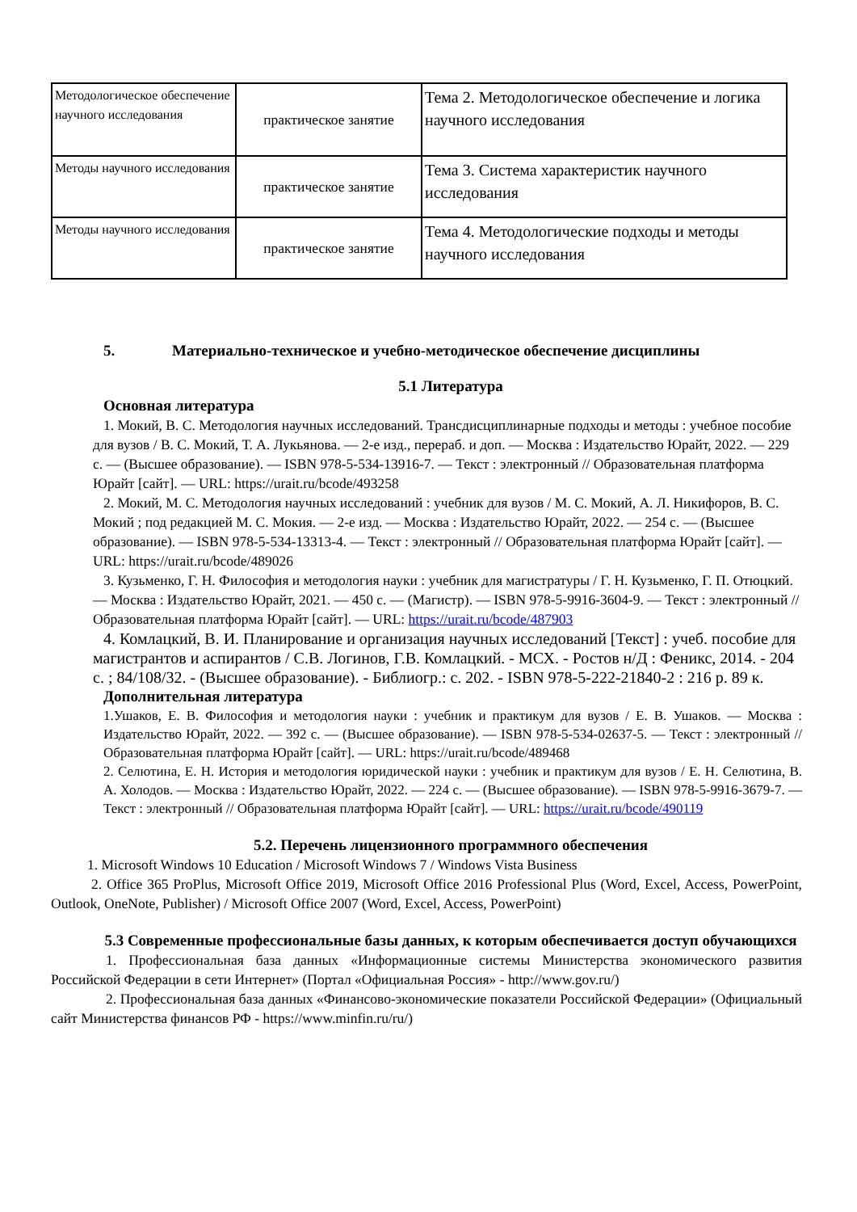| Методологическое обеспечение научного исследования | практическое занятие | Тема 2. Методологическое обеспечение и логика научного исследования |
| Методы научного исследования | практическое занятие | Тема 3. Система характеристик научного исследования |
| Методы научного исследования | практическое занятие | Тема 4. Методологические подходы и методы научного исследования |
5. Материально-техническое и учебно-методическое обеспечение дисциплины
5.1 Литература
Основная литература
1. Мокий, В. С. Методология научных исследований. Трансдисциплинарные подходы и методы : учебное пособие для вузов / В. С. Мокий, Т. А. Лукьянова. — 2-е изд., перераб. и доп. — Москва : Издательство Юрайт, 2022. — 229 с. — (Высшее образование). — ISBN 978-5-534-13916-7. — Текст : электронный // Образовательная платформа Юрайт [сайт]. — URL: https://urait.ru/bcode/493258
2. Мокий, М. С. Методология научных исследований : учебник для вузов / М. С. Мокий, А. Л. Никифоров, В. С. Мокий ; под редакцией М. С. Мокия. — 2-е изд. — Москва : Издательство Юрайт, 2022. — 254 с. — (Высшее образование). — ISBN 978-5-534-13313-4. — Текст : электронный // Образовательная платформа Юрайт [сайт]. — URL: https://urait.ru/bcode/489026
3. Кузьменко, Г. Н. Философия и методология науки : учебник для магистратуры / Г. Н. Кузьменко, Г. П. Отюцкий. — Москва : Издательство Юрайт, 2021. — 450 с. — (Магистр). — ISBN 978-5-9916-3604-9. — Текст : электронный // Образовательная платформа Юрайт [сайт]. — URL: https://urait.ru/bcode/487903
4. Комлацкий, В. И. Планирование и организация научных исследований [Текст] : учеб. пособие для магистрантов и аспирантов / С.В. Логинов, Г.В. Комлацкий. - МСХ. - Ростов н/Д : Феникс, 2014. - 204 с. ; 84/108/32. - (Высшее образование). - Библиогр.: с. 202. - ISBN 978-5-222-21840-2 : 216 р. 89 к.
Дополнительная литература
1.Ушаков, Е. В. Философия и методология науки : учебник и практикум для вузов / Е. В. Ушаков. — Москва : Издательство Юрайт, 2022. — 392 с. — (Высшее образование). — ISBN 978-5-534-02637-5. — Текст : электронный // Образовательная платформа Юрайт [сайт]. — URL: https://urait.ru/bcode/489468
2. Селютина, Е. Н. История и методология юридической науки : учебник и практикум для вузов / Е. Н. Селютина, В. А. Холодов. — Москва : Издательство Юрайт, 2022. — 224 с. — (Высшее образование). — ISBN 978-5-9916-3679-7. — Текст : электронный // Образовательная платформа Юрайт [сайт]. — URL: https://urait.ru/bcode/490119
5.2. Перечень лицензионного программного обеспечения
1. Microsoft Windows 10 Education / Microsoft Windows 7 / Windows Vista Business
2. Office 365 ProPlus, Microsoft Office 2019, Microsoft Office 2016 Professional Plus (Word, Excel, Access, PowerPoint, Outlook, OneNote, Publisher) / Microsoft Office 2007 (Word, Excel, Access, PowerPoint)
5.3 Современные профессиональные базы данных, к которым обеспечивается доступ обучающихся
1. Профессиональная база данных «Информационные системы Министерства экономического развития Российской Федерации в сети Интернет» (Портал «Официальная Россия» - http://www.gov.ru/)
2. Профессиональная база данных «Финансово-экономические показатели Российской Федерации» (Официальный сайт Министерства финансов РФ - https://www.minfin.ru/ru/)